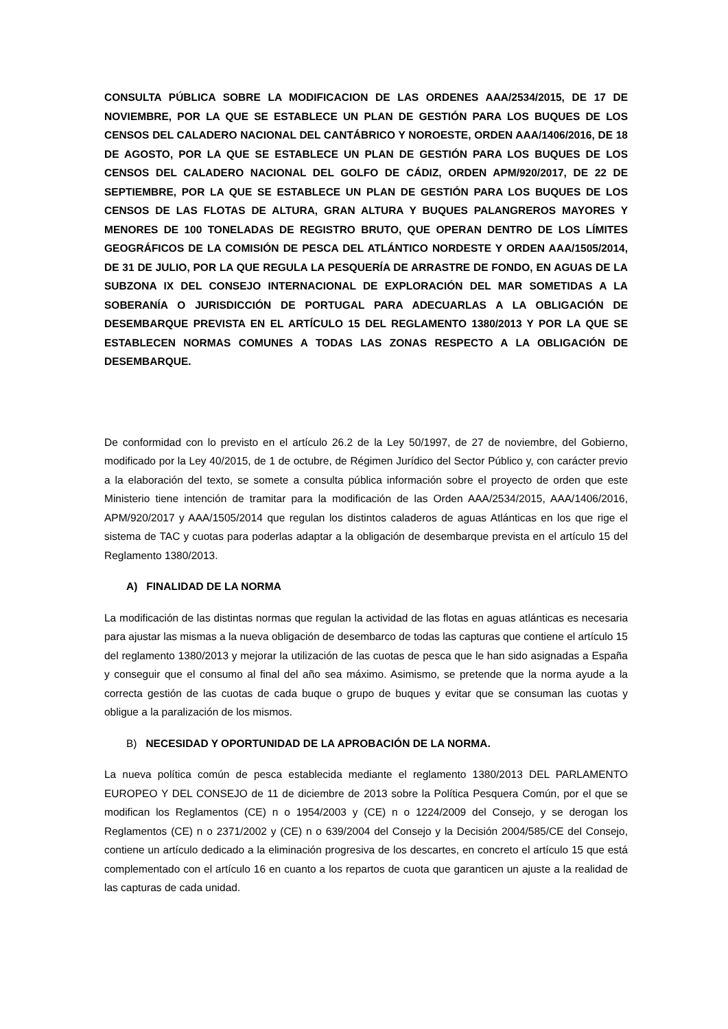CONSULTA PÚBLICA SOBRE LA MODIFICACION DE LAS ORDENES AAA/2534/2015, DE 17 DE NOVIEMBRE, POR LA QUE SE ESTABLECE UN PLAN DE GESTIÓN PARA LOS BUQUES DE LOS CENSOS DEL CALADERO NACIONAL DEL CANTÁBRICO Y NOROESTE, ORDEN AAA/1406/2016, DE 18 DE AGOSTO, POR LA QUE SE ESTABLECE UN PLAN DE GESTIÓN PARA LOS BUQUES DE LOS CENSOS DEL CALADERO NACIONAL DEL GOLFO DE CÁDIZ, ORDEN APM/920/2017, DE 22 DE SEPTIEMBRE, POR LA QUE SE ESTABLECE UN PLAN DE GESTIÓN PARA LOS BUQUES DE LOS CENSOS DE LAS FLOTAS DE ALTURA, GRAN ALTURA Y BUQUES PALANGREROS MAYORES Y MENORES DE 100 TONELADAS DE REGISTRO BRUTO, QUE OPERAN DENTRO DE LOS LÍMITES GEOGRÁFICOS DE LA COMISIÓN DE PESCA DEL ATLÁNTICO NORDESTE Y ORDEN AAA/1505/2014, DE 31 DE JULIO, POR LA QUE REGULA LA PESQUERÍA DE ARRASTRE DE FONDO, EN AGUAS DE LA SUBZONA IX DEL CONSEJO INTERNACIONAL DE EXPLORACIÓN DEL MAR SOMETIDAS A LA SOBERANÍA O JURISDICCIÓN DE PORTUGAL PARA ADECUARLAS A LA OBLIGACIÓN DE DESEMBARQUE PREVISTA EN EL ARTÍCULO 15 DEL REGLAMENTO 1380/2013 Y POR LA QUE SE ESTABLECEN NORMAS COMUNES A TODAS LAS ZONAS RESPECTO A LA OBLIGACIÓN DE DESEMBARQUE.
De conformidad con lo previsto en el artículo 26.2 de la Ley 50/1997, de 27 de noviembre, del Gobierno, modificado por la Ley 40/2015, de 1 de octubre, de Régimen Jurídico del Sector Público y, con carácter previo a la elaboración del texto, se somete a consulta pública información sobre el proyecto de orden que este Ministerio tiene intención de tramitar para la modificación de las Orden AAA/2534/2015, AAA/1406/2016, APM/920/2017 y AAA/1505/2014 que regulan los distintos caladeros de aguas Atlánticas en los que rige el sistema de TAC y cuotas para poderlas adaptar a la obligación de desembarque prevista en el artículo 15 del Reglamento 1380/2013.
A) FINALIDAD DE LA NORMA
La modificación de las distintas normas que regulan la actividad de las flotas en aguas atlánticas es necesaria para ajustar las mismas a la nueva obligación de desembarco de todas las capturas que contiene el artículo 15 del reglamento 1380/2013 y mejorar la utilización de las cuotas de pesca que le han sido asignadas a España y conseguir que el consumo al final del año sea máximo. Asimismo, se pretende que la norma ayude a la correcta gestión de las cuotas de cada buque o grupo de buques y evitar que se consuman las cuotas y obligue a la paralización de los mismos.
B) NECESIDAD Y OPORTUNIDAD DE LA APROBACIÓN DE LA NORMA.
La nueva política común de pesca establecida mediante el reglamento 1380/2013 DEL PARLAMENTO EUROPEO Y DEL CONSEJO de 11 de diciembre de 2013 sobre la Política Pesquera Común, por el que se modifican los Reglamentos (CE) n o 1954/2003 y (CE) n o 1224/2009 del Consejo, y se derogan los Reglamentos (CE) n o 2371/2002 y (CE) n o 639/2004 del Consejo y la Decisión 2004/585/CE del Consejo, contiene un artículo dedicado a la eliminación progresiva de los descartes, en concreto el artículo 15 que está complementado con el artículo 16 en cuanto a los repartos de cuota que garanticen un ajuste a la realidad de las capturas de cada unidad.